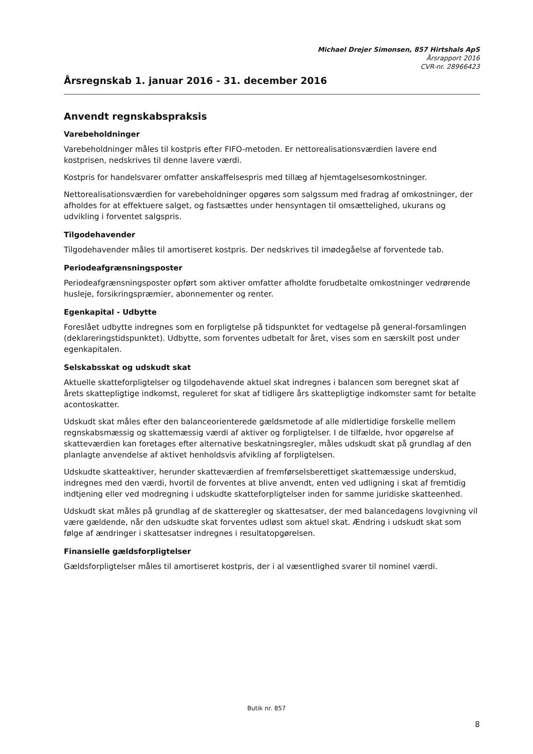Michael Drejer Simonsen, 857 Hirtshals ApS
Årsrapport 2016
CVR-nr. 28966423
Årsregnskab 1. januar 2016 - 31. december 2016
Anvendt regnskabspraksis
Varebeholdninger
Varebeholdninger måles til kostpris efter FIFO-metoden. Er nettorealisationsværdien lavere end kostprisen, nedskrives til denne lavere værdi.
Kostpris for handelsvarer omfatter anskaffelsespris med tillæg af hjemtagelsesomkostninger.
Nettorealisationsværdien for varebeholdninger opgøres som salgssum med fradrag af omkostninger, der afholdes for at effektuere salget, og fastsættes under hensyntagen til omsættelighed, ukurans og udvikling i forventet salgspris.
Tilgodehavender
Tilgodehavender måles til amortiseret kostpris. Der nedskrives til imødegåelse af forventede tab.
Periodeafgrænsningsposter
Periodeafgrænsningsposter opført som aktiver omfatter afholdte forudbetalte omkostninger vedrørende husleje, forsikringspræmier, abonnementer og renter.
Egenkapital - Udbytte
Foreslået udbytte indregnes som en forpligtelse på tidspunktet for vedtagelse på general-forsamlingen (deklareringstidspunktet). Udbytte, som forventes udbetalt for året, vises som en særskilt post under egenkapitalen.
Selskabsskat og udskudt skat
Aktuelle skatteforpligtelser og tilgodehavende aktuel skat indregnes i balancen som beregnet skat af årets skattepligtige indkomst, reguleret for skat af tidligere års skattepligtige indkomster samt for betalte acontoskatter.
Udskudt skat måles efter den balanceorienterede gældsmetode af alle midlertidige forskelle mellem regnskabsmæssig og skattemæssig værdi af aktiver og forpligtelser. I de tilfælde, hvor opgørelse af skatteværdien kan foretages efter alternative beskatningsregler, måles udskudt skat på grundlag af den planlagte anvendelse af aktivet henholdsvis afvikling af forpligtelsen.
Udskudte skatteaktiver, herunder skatteværdien af fremførselsberettiget skattemæssige underskud, indregnes med den værdi, hvortil de forventes at blive anvendt, enten ved udligning i skat af fremtidig indtjening eller ved modregning i udskudte skatteforpligtelser inden for samme juridiske skatteenhed.
Udskudt skat måles på grundlag af de skatteregler og skattesatser, der med balancedagens lovgivning vil være gældende, når den udskudte skat forventes udløst som aktuel skat. Ændring i udskudt skat som følge af ændringer i skattesatser indregnes i resultatopgørelsen.
Finansielle gældsforpligtelser
Gældsforpligtelser måles til amortiseret kostpris, der i al væsentlighed svarer til nominel værdi.
Butik nr. 857
8